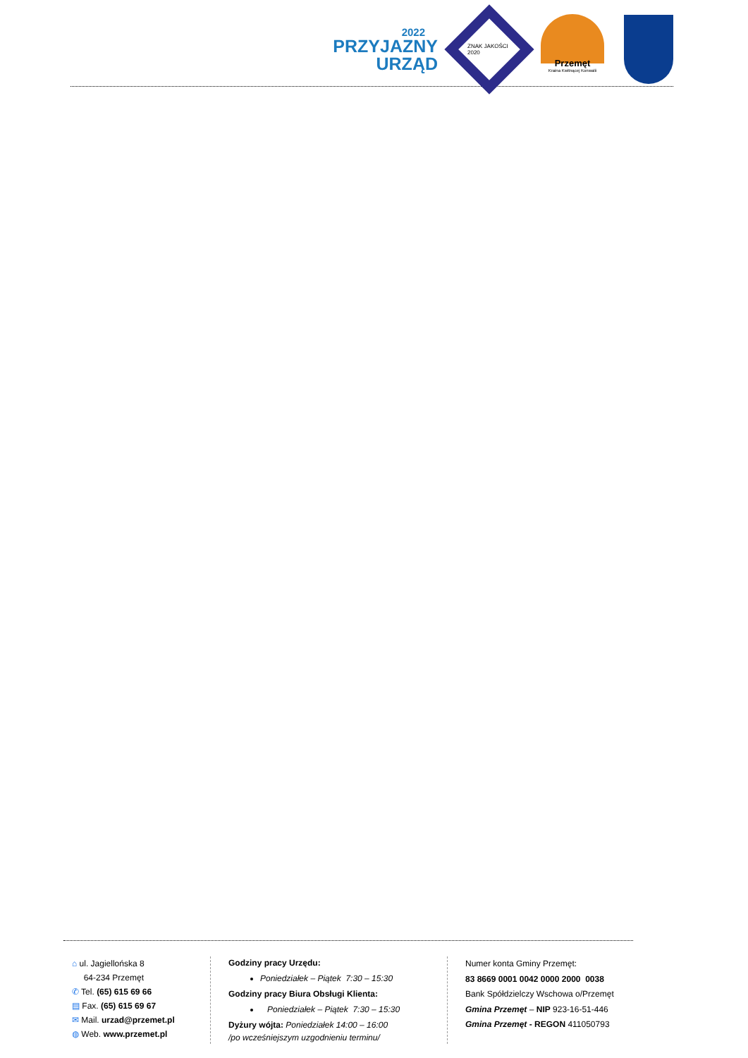2022
PRZYJAZNY
URZĄD
ZNAK JAKOŚCI 2020
Przemęt
Kraina Kwitnącej Konwalii
⌂ ul. Jagiellońska 8
64-234 Przemęt
✆ Tel. (65) 615 69 66
▤ Fax. (65) 615 69 67
✉ Mail. urzad@przemet.pl
◍ Web. www.przemet.pl
Godziny pracy Urzędu:
Poniedziałek – Piątek 7:30 – 15:30
Godziny pracy Biura Obsługi Klienta:
Poniedziałek – Piątek 7:30 – 15:30
Dyżury wójta: Poniedziałek 14:00 – 16:00
/po wcześniejszym uzgodnieniu terminu/
Numer konta Gminy Przemęt:
83 8669 0001 0042 0000 2000 0038
Bank Spółdzielczy Wschowa o/Przemęt
Gmina Przemęt – NIP 923-16-51-446
Gmina Przemęt - REGON 411050793